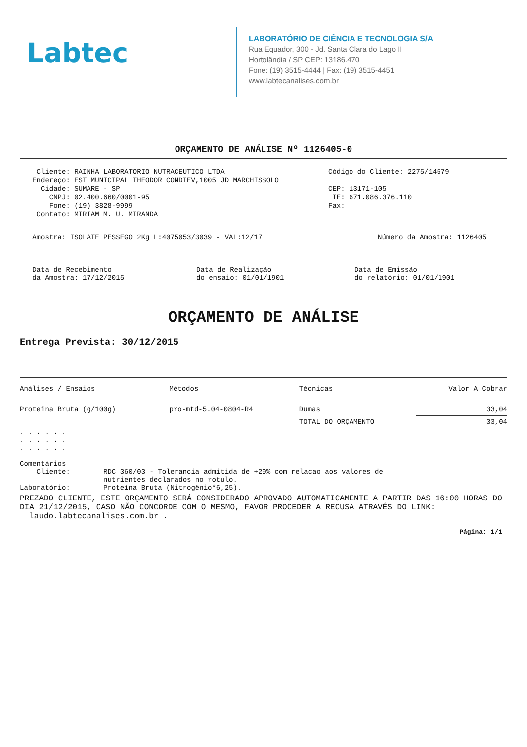Labtec
LABORATÓRIO DE CIÊNCIA E TECNOLOGIA S/A
Rua Equador, 300 - Jd. Santa Clara do Lago II
Hortolândia / SP CEP: 13186.470
Fone: (19) 3515-4444 | Fax: (19) 3515-4451
www.labtecanalises.com.br
ORÇAMENTO DE ANÁLISE Nº 1126405-0
    Cliente: RAINHA LABORATORIO NUTRACEUTICO LTDA
   Endereço: EST MUNICIPAL THEODOR CONDIEV,1005 JD MARCHISSOLO
     Cidade: SUMARE - SP
       CNPJ: 02.400.660/0001-95
       Fone: (19) 3828-9999
    Contato: MIRIAM M. U. MIRANDA
Código do Cliente: 2275/14579

CEP: 13171-105
 IE: 671.086.376.110
Fax:
   Amostra: ISOLATE PESSEGO 2Kg L:4075053/3039 - VAL:12/17
Número da Amostra: 1126405
   Data de Recebimento
   da Amostra: 17/12/2015
Data de Realização
do ensaio: 01/01/1901
Data de Emissão
do relatório: 01/01/1901
ORÇAMENTO DE ANÁLISE
Entrega Prevista: 30/12/2015
| Análises / Ensaios | Métodos | Técnicas | Valor A Cobrar |
| --- | --- | --- | --- |
| Proteina Bruta (g/100g) | pro-mtd-5.04-0804-R4 | Dumas | 33,04 |
| | | TOTAL DO ORÇAMENTO | 33,04 |
. . . . . .
. . . . . .
. . . . . .

Comentários
    Cliente:        RDC 360/03 - Tolerancia admitida de +20% com relacao aos valores de
                    nutrientes declarados no rotulo.
Laboratório:        Proteína Bruta (Nitrogênio*6,25).
PREZADO CLIENTE, ESTE ORÇAMENTO SERÁ CONSIDERADO APROVADO AUTOMATICAMENTE A PARTIR DAS 16:00 HORAS DO DIA 21/12/2015, CASO NÃO CONCORDE COM O MESMO, FAVOR PROCEDER A RECUSA ATRAVÉS DO LINK: laudo.labtecanalises.com.br .
Página: 1/1